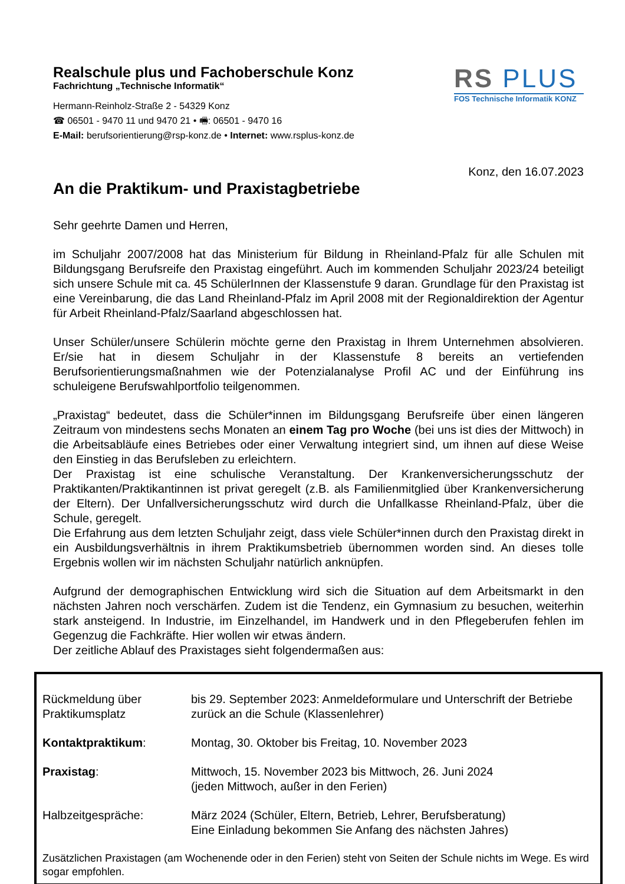Realschule plus und Fachoberschule Konz
Fachrichtung „Technische Informatik“
Hermann-Reinholz-Straße 2 - 54329 Konz
☎ 06501 - 9470 11 und 9470 21 • 🖷: 06501 - 9470 16
E-Mail: berufsorientierung@rsp-konz.de • Internet: www.rsplus-konz.de
RS PLUS
FOS Technische Informatik KONZ
Konz, den 16.07.2023
An die Praktikum- und Praxistagbetriebe
Sehr geehrte Damen und Herren,
im Schuljahr 2007/2008 hat das Ministerium für Bildung in Rheinland-Pfalz für alle Schulen mit Bildungsgang Berufsreife den Praxistag eingeführt. Auch im kommenden Schuljahr 2023/24 beteiligt sich unsere Schule mit ca. 45 SchülerInnen der Klassenstufe 9 daran. Grundlage für den Praxistag ist eine Vereinbarung, die das Land Rheinland-Pfalz im April 2008 mit der Regionaldirektion der Agentur für Arbeit Rheinland-Pfalz/Saarland abgeschlossen hat.
Unser Schüler/unsere Schülerin möchte gerne den Praxistag in Ihrem Unternehmen absolvieren. Er/sie hat in diesem Schuljahr in der Klassenstufe 8 bereits an vertiefenden Berufsorientierungsmaßnahmen wie der Potenzialanalyse Profil AC und der Einführung ins schuleigene Berufswahlportfolio teilgenommen.
„Praxistag“ bedeutet, dass die Schüler*innen im Bildungsgang Berufsreife über einen längeren Zeitraum von mindestens sechs Monaten an einem Tag pro Woche (bei uns ist dies der Mittwoch) in die Arbeitsabläufe eines Betriebes oder einer Verwaltung integriert sind, um ihnen auf diese Weise den Einstieg in das Berufsleben zu erleichtern.
Der Praxistag ist eine schulische Veranstaltung. Der Krankenversicherungsschutz der Praktikanten/Praktikantinnen ist privat geregelt (z.B. als Familienmitglied über Krankenversicherung der Eltern). Der Unfallversicherungsschutz wird durch die Unfallkasse Rheinland-Pfalz, über die Schule, geregelt.
Die Erfahrung aus dem letzten Schuljahr zeigt, dass viele Schüler*innen durch den Praxistag direkt in ein Ausbildungsverhältnis in ihrem Praktikumsbetrieb übernommen worden sind. An dieses tolle Ergebnis wollen wir im nächsten Schuljahr natürlich anknüpfen.
Aufgrund der demographischen Entwicklung wird sich die Situation auf dem Arbeitsmarkt in den nächsten Jahren noch verschärfen. Zudem ist die Tendenz, ein Gymnasium zu besuchen, weiterhin stark ansteigend. In Industrie, im Einzelhandel, im Handwerk und in den Pflegeberufen fehlen im Gegenzug die Fachkräfte. Hier wollen wir etwas ändern.
Der zeitliche Ablauf des Praxistages sieht folgendermaßen aus:
| Rückmeldung über Praktikumsplatz | bis 29. September 2023: Anmeldeformulare und Unterschrift der Betriebe zurück an die Schule (Klassenlehrer) |
| Kontaktpraktikum : | Montag, 30. Oktober bis Freitag, 10. November 2023 |
| Praxistag : | Mittwoch, 15. November 2023 bis Mittwoch, 26. Juni 2024 (jeden Mittwoch, außer in den Ferien) |
| Halbzeitgespräche: | März 2024 (Schüler, Eltern, Betrieb, Lehrer, Berufsberatung) Eine Einladung bekommen Sie Anfang des nächsten Jahres) |
Zusätzlichen Praxistagen (am Wochenende oder in den Ferien) steht von Seiten der Schule nichts im Wege. Es wird sogar empfohlen.